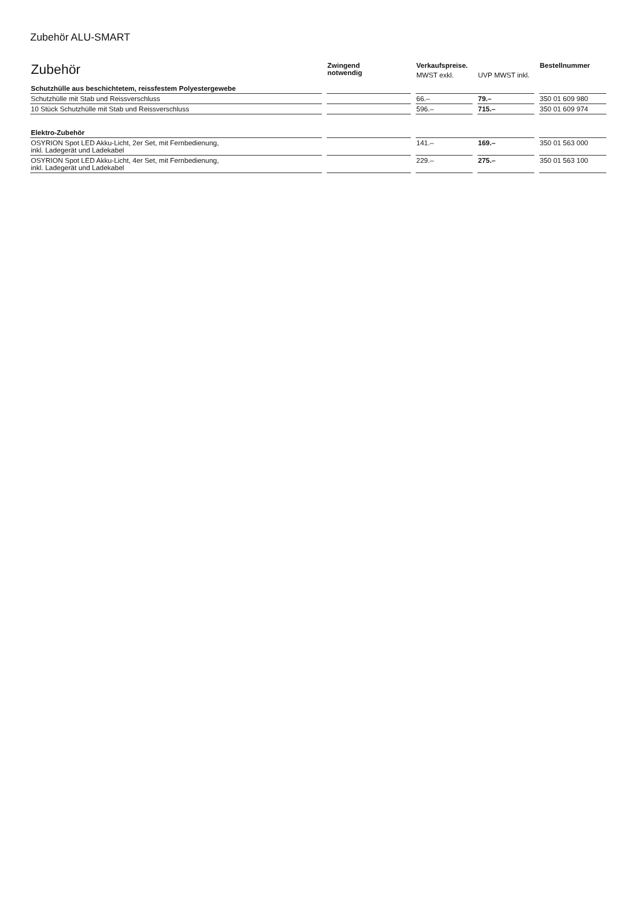Zubehör ALU-SMART
| Zubehör | Zwingend notwendig | Verkaufspreise. | | Bestellnummer |
| | | MWST exkl. | UVP MWST inkl. | |
| Schutzhülle aus beschichtetem, reissfestem Polyestergewebe | | | | |
| Schutzhülle mit Stab und Reissverschluss | | 66.– | 79.– | 350 01 609 980 |
| 10 Stück Schutzhülle mit Stab und Reissverschluss | | 596.– | 715.– | 350 01 609 974 |
| Elektro-Zubehör | | | | |
| OSYRION Spot LED Akku-Licht, 2er Set, mit Fernbedienung, inkl. Ladegerät und Ladekabel | | 141.– | 169.– | 350 01 563 000 |
| OSYRION Spot LED Akku-Licht, 4er Set, mit Fernbedienung, inkl. Ladegerät und Ladekabel | | 229.– | 275.– | 350 01 563 100 |